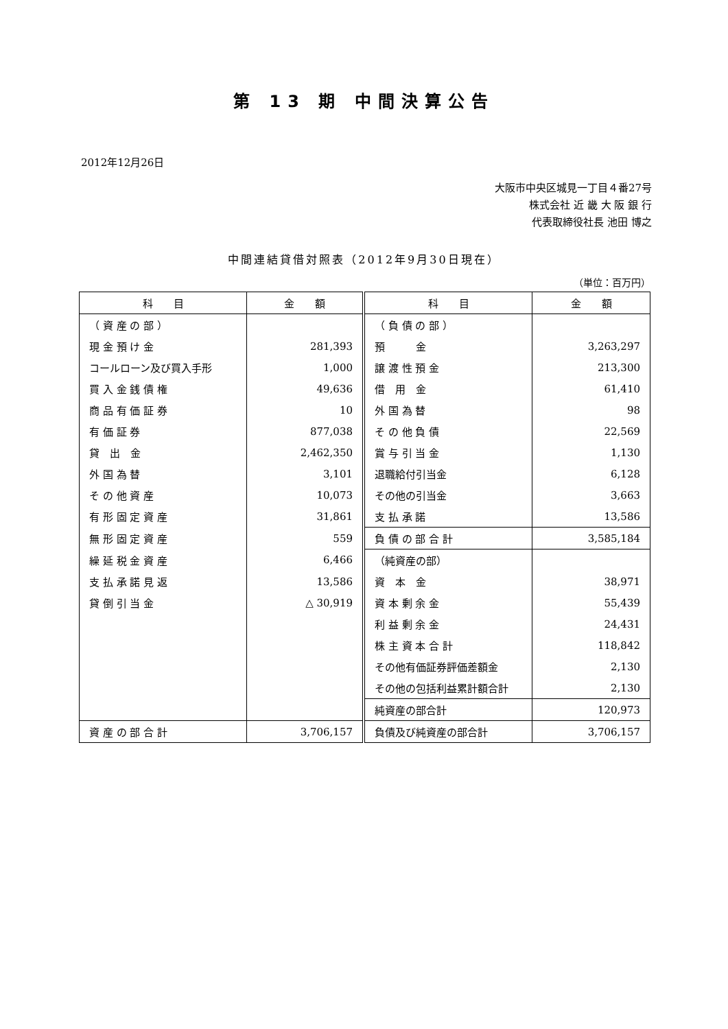第 13 期 中間決算公告
2012年12月26日
大阪市中央区城見一丁目４番27号
株式会社 近 畿 大 阪 銀 行
代表取締役社長 池田 博之
中間連結貸借対照表（2012年9月30日現在）
（単位：百万円）
| 科 目 | 金 額 | 科 目 | 金 額 |
| --- | --- | --- | --- |
| （ 資 産 の 部 ） | | （ 負 債 の 部 ） | |
| 現 金 預 け 金 | 281,393 | 預 金 | 3,263,297 |
| コールローン及び買入手形 | 1,000 | 譲 渡 性 預 金 | 213,300 |
| 買 入 金 銭 債 権 | 49,636 | 借 用 金 | 61,410 |
| 商 品 有 価 証 券 | 10 | 外 国 為 替 | 98 |
| 有 価 証 券 | 877,038 | そ の 他 負 債 | 22,569 |
| 貸 出 金 | 2,462,350 | 賞 与 引 当 金 | 1,130 |
| 外 国 為 替 | 3,101 | 退職給付引当金 | 6,128 |
| そ の 他 資 産 | 10,073 | その他の引当金 | 3,663 |
| 有 形 固 定 資 産 | 31,861 | 支 払 承 諾 | 13,586 |
| 無 形 固 定 資 産 | 559 | 負 債 の 部 合 計 | 3,585,184 |
| 繰 延 税 金 資 産 | 6,466 | （純資産の部） | |
| 支 払 承 諾 見 返 | 13,586 | 資 本 金 | 38,971 |
| 貸 倒 引 当 金 | △ 30,919 | 資 本 剰 余 金 | 55,439 |
| | | 利 益 剰 余 金 | 24,431 |
| | | 株 主 資 本 合 計 | 118,842 |
| | | その他有価証券評価差額金 | 2,130 |
| | | その他の包括利益累計額合計 | 2,130 |
| | | 純資産の部合計 | 120,973 |
| 資 産 の 部 合 計 | 3,706,157 | 負債及び純資産の部合計 | 3,706,157 |